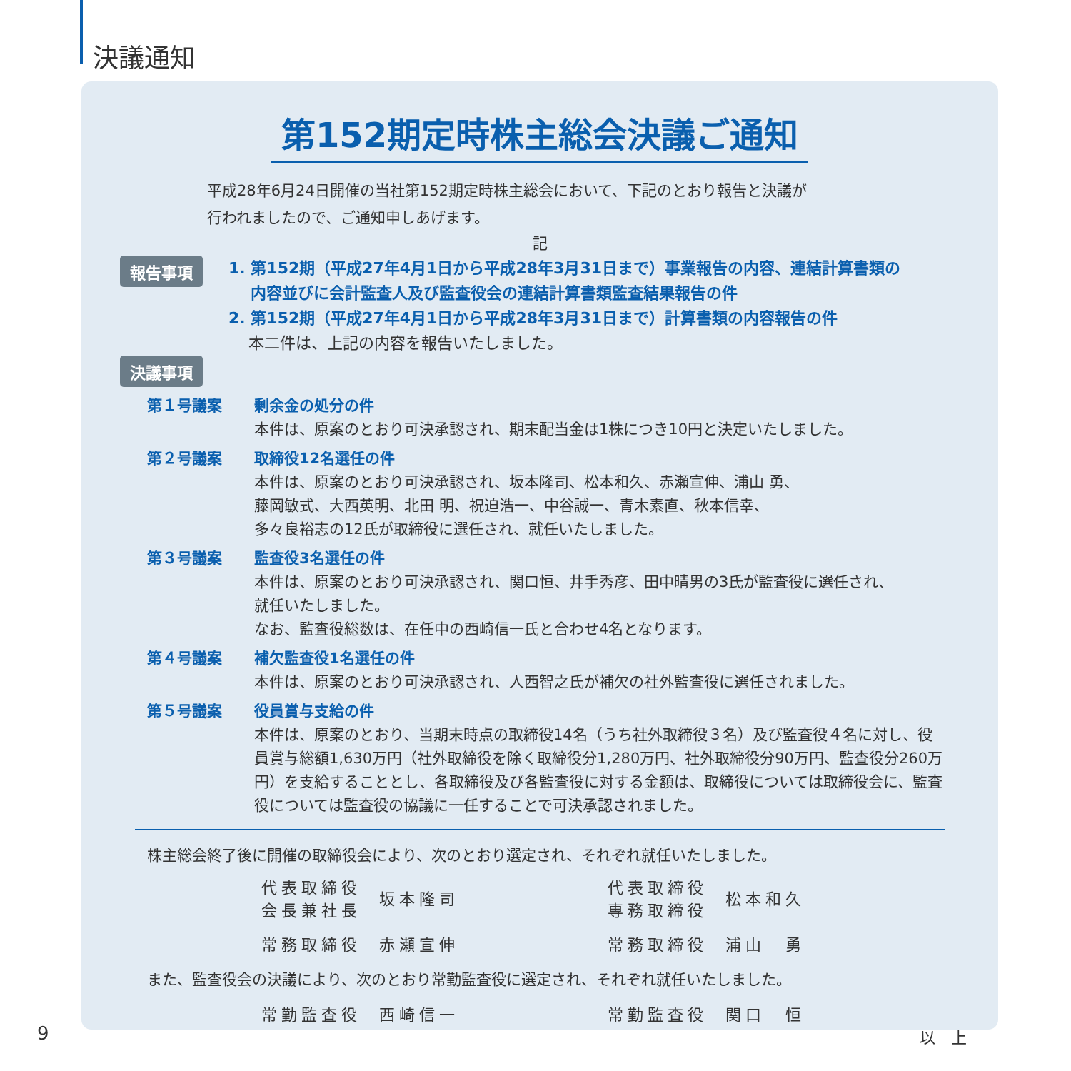決議通知
第152期定時株主総会決議ご通知
平成28年6月24日開催の当社第152期定時株主総会において、下記のとおり報告と決議が
行われましたので、ご通知申しあげます。
記
報告事項
1. 第152期（平成27年4月1日から平成28年3月31日まで）事業報告の内容、連結計算書類の
内容並びに会計監査人及び監査役会の連結計算書類監査結果報告の件
2. 第152期（平成27年4月1日から平成28年3月31日まで）計算書類の内容報告の件
本二件は、上記の内容を報告いたしました。
決議事項
第１号議案 剰余金の処分の件
本件は、原案のとおり可決承認され、期末配当金は1株につき10円と決定いたしました。
第２号議案 取締役12名選任の件
本件は、原案のとおり可決承認され、坂本隆司、松本和久、赤瀬宣伸、浦山 勇、
藤岡敏式、大西英明、北田 明、祝迫浩一、中谷誠一、青木素直、秋本信幸、
多々良裕志の12氏が取締役に選任され、就任いたしました。
第３号議案 監査役3名選任の件
本件は、原案のとおり可決承認され、関口恒、井手秀彦、田中晴男の3氏が監査役に選任され、
就任いたしました。
なお、監査役総数は、在任中の西崎信一氏と合わせ4名となります。
第４号議案 補欠監査役1名選任の件
本件は、原案のとおり可決承認され、人西智之氏が補欠の社外監査役に選任されました。
第５号議案 役員賞与支給の件
本件は、原案のとおり、当期末時点の取締役14名（うち社外取締役３名）及び監査役４名に対し、役員賞与総額1,630万円（社外取締役を除く取締役分1,280万円、社外取締役分90万円、監査役分260万円）を支給することとし、各取締役及び各監査役に対する金額は、取締役については取締役会に、監査役については監査役の協議に一任することで可決承認されました。
株主総会終了後に開催の取締役会により、次のとおり選定され、それぞれ就任いたしました。
代表取締役
会長兼社長
坂本隆司
代表取締役
専務取締役
松本和久
常務取締役
赤瀬宣伸
常務取締役
浦山　勇
また、監査役会の決議により、次のとおり常勤監査役に選定され、それぞれ就任いたしました。
常勤監査役
西崎信一
常勤監査役
関口　恒
以　上
9